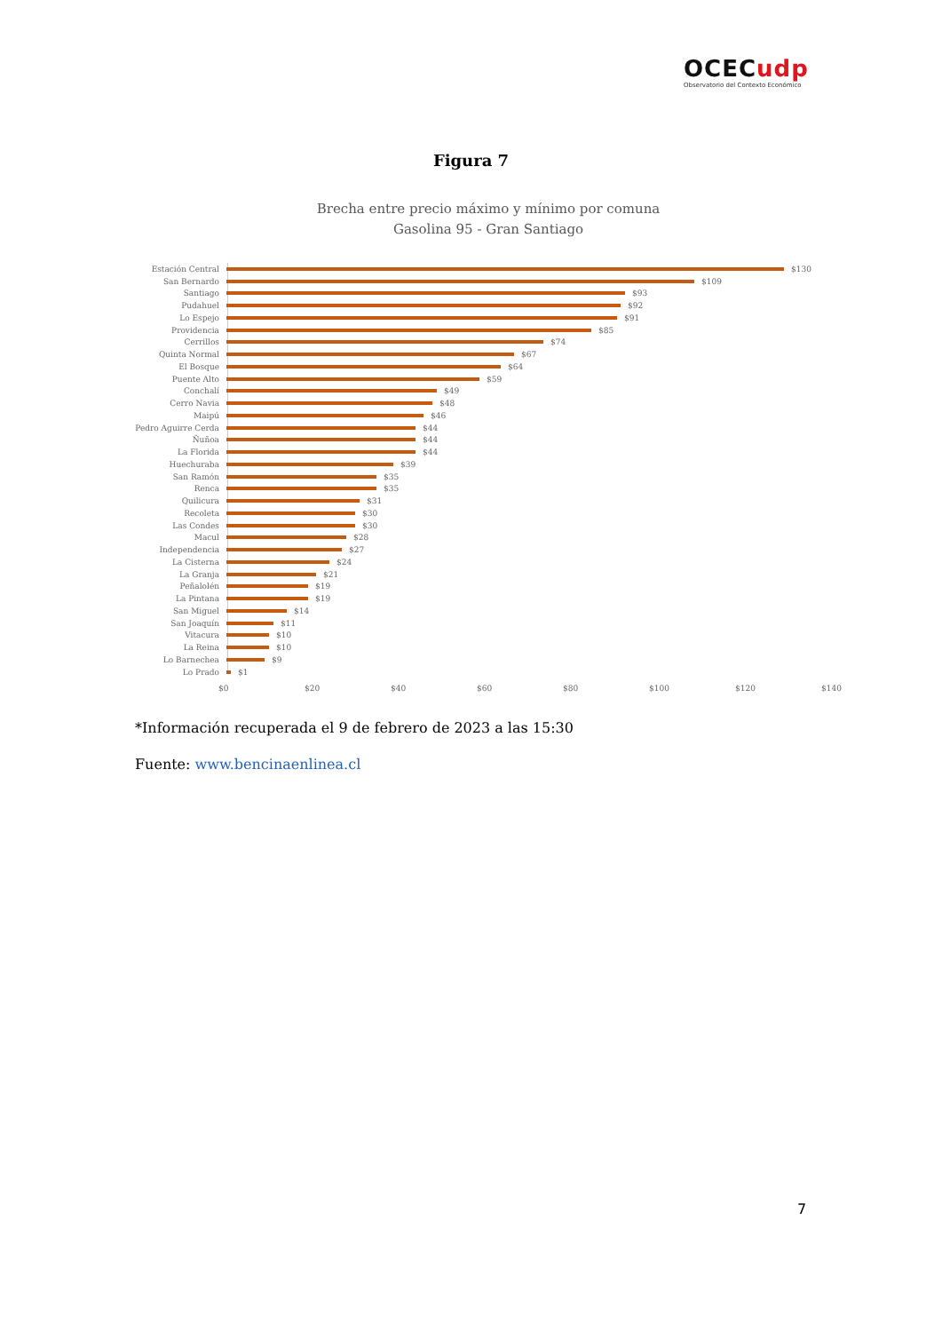OCECudp
Observatorio del Contexto Económico
Figura 7
Brecha entre precio máximo y mínimo por comuna
Gasolina 95 - Gran Santiago
Estación Central $130
San Bernardo $109
Santiago $93
Pudahuel $92
Lo Espejo $91
Providencia $85
Cerrillos $74
Quinta Normal $67
El Bosque $64
Puente Alto $59
Conchalí $49
Cerro Navia $48
Maipú $46
Pedro Aguirre Cerda $44
Ñuñoa $44
La Florida $44
Huechuraba $39
San Ramón $35
Renca $35
Quilicura $31
Recoleta $30
Las Condes $30
Macul $28
Independencia $27
La Cisterna $24
La Granja $21
Peñalolén $19
La Pintana $19
San Miguel $14
San Joaquín $11
Vitacura $10
La Reina $10
Lo Barnechea $9
Lo Prado $1
$0 $20 $40 $60 $80 $100 $120 $140
*Información recuperada el 9 de febrero de 2023 a las 15:30
Fuente: www.bencinaenlinea.cl
7